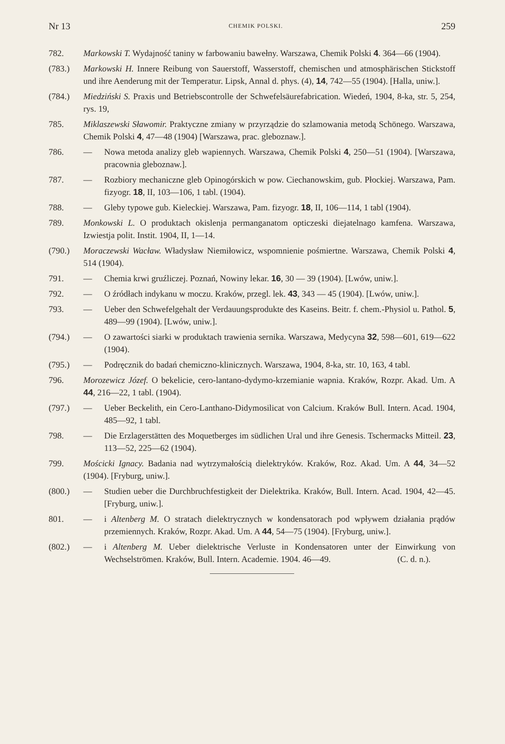Nr 13 CHEMIK POLSKI. 259
782. Markowski T. Wydajność taniny w farbowaniu bawełny. Warszawa, Chemik Polski 4. 364—66 (1904).
(783.) Markowski H. Innere Reibung von Sauerstoff, Wasserstoff, chemischen und atmosphärischen Stickstoff und ihre Aenderung mit der Temperatur. Lipsk, Annal d. phys. (4), 14, 742—55 (1904). [Halla, uniw.].
(784.) Miedziński S. Praxis und Betriebscontrolle der Schwefelsäurefabrication. Wiedeń, 1904, 8-ka, str. 5, 254, rys. 19,
785. Miklaszewski Sławomir. Praktyczne zmiany w przyrządzie do szlamowania metodą Schönego. Warszawa, Chemik Polski 4, 47—48 (1904) [Warszawa, prac. gleboznaw.].
786. — Nowa metoda analizy gleb wapiennych. Warszawa, Chemik Polski 4, 250—51 (1904). [Warszawa, pracownia gleboznaw.].
787. — Rozbiory mechaniczne gleb Opinogórskich w pow. Ciechanowskim, gub. Płockiej. Warszawa, Pam. fizyogr. 18, II, 103—106, 1 tabl. (1904).
788. — Gleby typowe gub. Kieleckiej. Warszawa, Pam. fizyogr. 18, II, 106—114, 1 tabl (1904).
789. Monkowski L. O produktach okislenja permanganatom opticzeski diejatelnago kamfena. Warszawa, Izwiestja polit. Instit. 1904, II, 1—14.
(790.) Moraczewski Wacław. Władysław Niemiłowicz, wspomnienie pośmiertne. Warszawa, Chemik Polski 4, 514 (1904).
791. — Chemia krwi gruźliczej. Poznań, Nowiny lekar. 16, 30 — 39 (1904). [Lwów, uniw.].
792. — O źródłach indykanu w moczu. Kraków, przegl. lek. 43, 343 — 45 (1904). [Lwów, uniw.].
793. — Ueber den Schwefelgehalt der Verdauungsprodukte des Kaseins. Beitr. f. chem.-Physiol u. Pathol. 5, 489—99 (1904). [Lwów, uniw.].
(794.) — O zawartości siarki w produktach trawienia sernika. Warszawa, Medycyna 32, 598—601, 619—622 (1904).
(795.) — Podręcznik do badań chemiczno-klinicznych. Warszawa, 1904, 8-ka, str. 10, 163, 4 tabl.
796. Morozewicz Józef. O bekelicie, cero-lantano-dydymo-krzemianie wapnia. Kraków, Rozpr. Akad. Um. A 44, 216—22, 1 tabl. (1904).
(797.) — Ueber Beckelith, ein Cero-Lanthano-Didymosilicat von Calcium. Kraków Bull. Intern. Acad. 1904, 485—92, 1 tabl.
798. — Die Erzlagerstätten des Moquetberges im südlichen Ural und ihre Genesis. Tschermacks Mitteil. 23, 113—52, 225—62 (1904).
799. Mościcki Ignacy. Badania nad wytrzymałością dielektryków. Kraków, Roz. Akad. Um. A 44, 34—52 (1904). [Fryburg, uniw.].
(800.) — Studien ueber die Durchbruchfestigkeit der Dielektrika. Kraków, Bull. Intern. Acad. 1904, 42—45. [Fryburg, uniw.].
801. — i Altenberg M. O stratach dielektrycznych w kondensatorach pod wpływem działania prądów przemiennych. Kraków, Rozpr. Akad. Um. A 44, 54—75 (1904). [Fryburg, uniw.].
(802.) — i Altenberg M. Ueber dielektrische Verluste in Kondensatoren unter der Einwirkung von Wechselströmen. Kraków, Bull. Intern. Academie. 1904. 46—49. (C. d. n.).